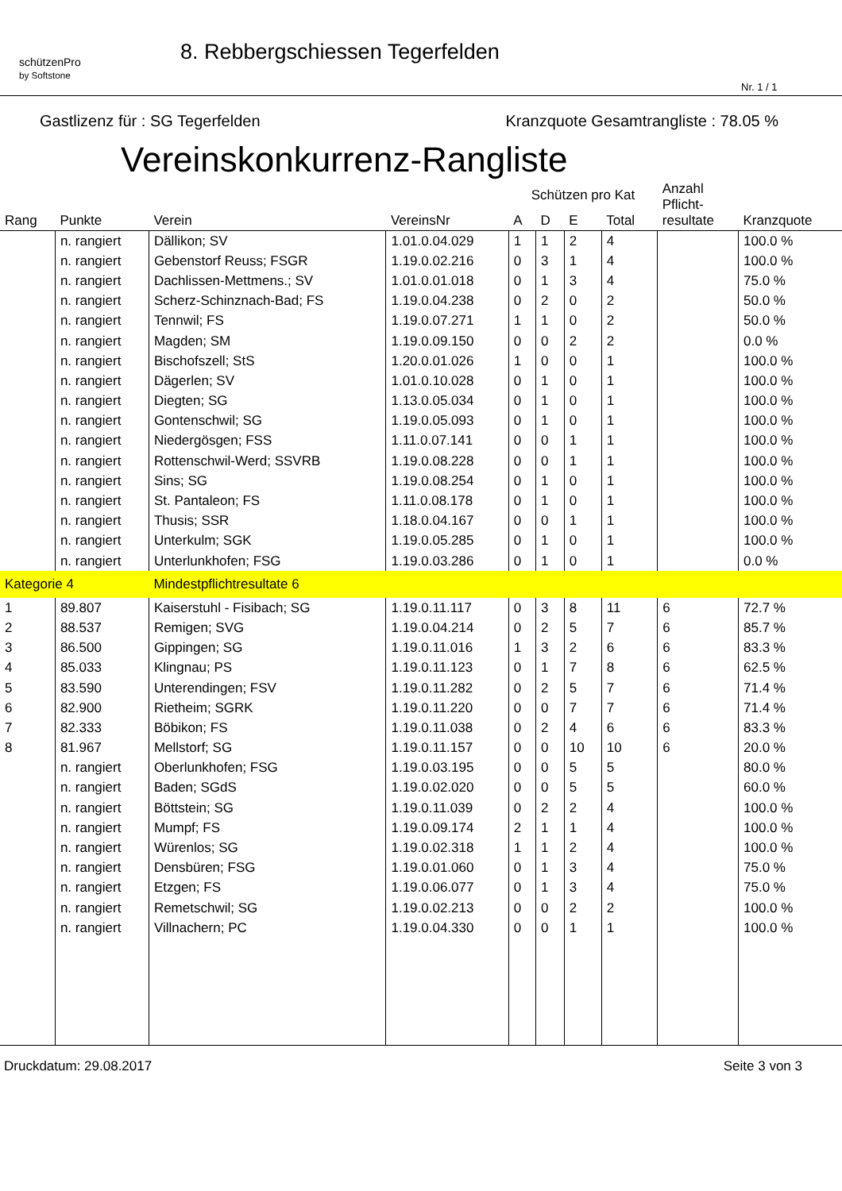schützenPro
by Softstone
8. Rebbergschiessen Tegerfelden
Nr. 1 / 1
Gastlizenz für : SG Tegerfelden Kranzquote Gesamtrangliste : 78.05 %
Vereinskonkurrenz-Rangliste
| Rang | Punkte | Verein | VereinsNr | Schützen pro Kat | | | | Anzahl Pflicht- resultate | Kranzquote |
| --- | --- | --- | --- | --- | --- | --- | --- | --- | --- |
| | | | | A | D | E | Total | | |
| | n. rangiert | Dällikon; SV | 1.01.0.04.029 | 1 | 1 | 2 | 4 | | 100.0 % |
| | n. rangiert | Gebenstorf Reuss; FSGR | 1.19.0.02.216 | 0 | 3 | 1 | 4 | | 100.0 % |
| | n. rangiert | Dachlissen-Mettmens.; SV | 1.01.0.01.018 | 0 | 1 | 3 | 4 | | 75.0 % |
| | n. rangiert | Scherz-Schinznach-Bad; FS | 1.19.0.04.238 | 0 | 2 | 0 | 2 | | 50.0 % |
| | n. rangiert | Tennwil; FS | 1.19.0.07.271 | 1 | 1 | 0 | 2 | | 50.0 % |
| | n. rangiert | Magden; SM | 1.19.0.09.150 | 0 | 0 | 2 | 2 | | 0.0 % |
| | n. rangiert | Bischofszell; StS | 1.20.0.01.026 | 1 | 0 | 0 | 1 | | 100.0 % |
| | n. rangiert | Dägerlen; SV | 1.01.0.10.028 | 0 | 1 | 0 | 1 | | 100.0 % |
| | n. rangiert | Diegten; SG | 1.13.0.05.034 | 0 | 1 | 0 | 1 | | 100.0 % |
| | n. rangiert | Gontenschwil; SG | 1.19.0.05.093 | 0 | 1 | 0 | 1 | | 100.0 % |
| | n. rangiert | Niedergösgen; FSS | 1.11.0.07.141 | 0 | 0 | 1 | 1 | | 100.0 % |
| | n. rangiert | Rottenschwil-Werd; SSVRB | 1.19.0.08.228 | 0 | 0 | 1 | 1 | | 100.0 % |
| | n. rangiert | Sins; SG | 1.19.0.08.254 | 0 | 1 | 0 | 1 | | 100.0 % |
| | n. rangiert | St. Pantaleon; FS | 1.11.0.08.178 | 0 | 1 | 0 | 1 | | 100.0 % |
| | n. rangiert | Thusis; SSR | 1.18.0.04.167 | 0 | 0 | 1 | 1 | | 100.0 % |
| | n. rangiert | Unterkulm; SGK | 1.19.0.05.285 | 0 | 1 | 0 | 1 | | 100.0 % |
| | n. rangiert | Unterlunkhofen; FSG | 1.19.0.03.286 | 0 | 1 | 0 | 1 | | 0.0 % |
| Kategorie 4 | | Mindestpflichtresultate 6 | | | | | | | |
| 1 | 89.807 | Kaiserstuhl - Fisibach; SG | 1.19.0.11.117 | 0 | 3 | 8 | 11 | 6 | 72.7 % |
| 2 | 88.537 | Remigen; SVG | 1.19.0.04.214 | 0 | 2 | 5 | 7 | 6 | 85.7 % |
| 3 | 86.500 | Gippingen; SG | 1.19.0.11.016 | 1 | 3 | 2 | 6 | 6 | 83.3 % |
| 4 | 85.033 | Klingnau; PS | 1.19.0.11.123 | 0 | 1 | 7 | 8 | 6 | 62.5 % |
| 5 | 83.590 | Unterendingen; FSV | 1.19.0.11.282 | 0 | 2 | 5 | 7 | 6 | 71.4 % |
| 6 | 82.900 | Rietheim; SGRK | 1.19.0.11.220 | 0 | 0 | 7 | 7 | 6 | 71.4 % |
| 7 | 82.333 | Böbikon; FS | 1.19.0.11.038 | 0 | 2 | 4 | 6 | 6 | 83.3 % |
| 8 | 81.967 | Mellstorf; SG | 1.19.0.11.157 | 0 | 0 | 10 | 10 | 6 | 20.0 % |
| | n. rangiert | Oberlunkhofen; FSG | 1.19.0.03.195 | 0 | 0 | 5 | 5 | | 80.0 % |
| | n. rangiert | Baden; SGdS | 1.19.0.02.020 | 0 | 0 | 5 | 5 | | 60.0 % |
| | n. rangiert | Böttstein; SG | 1.19.0.11.039 | 0 | 2 | 2 | 4 | | 100.0 % |
| | n. rangiert | Mumpf; FS | 1.19.0.09.174 | 2 | 1 | 1 | 4 | | 100.0 % |
| | n. rangiert | Würenlos; SG | 1.19.0.02.318 | 1 | 1 | 2 | 4 | | 100.0 % |
| | n. rangiert | Densbüren; FSG | 1.19.0.01.060 | 0 | 1 | 3 | 4 | | 75.0 % |
| | n. rangiert | Etzgen; FS | 1.19.0.06.077 | 0 | 1 | 3 | 4 | | 75.0 % |
| | n. rangiert | Remetschwil; SG | 1.19.0.02.213 | 0 | 0 | 2 | 2 | | 100.0 % |
| | n. rangiert | Villnachern; PC | 1.19.0.04.330 | 0 | 0 | 1 | 1 | | 100.0 % |
Druckdatum: 29.08.2017 Seite 3 von 3